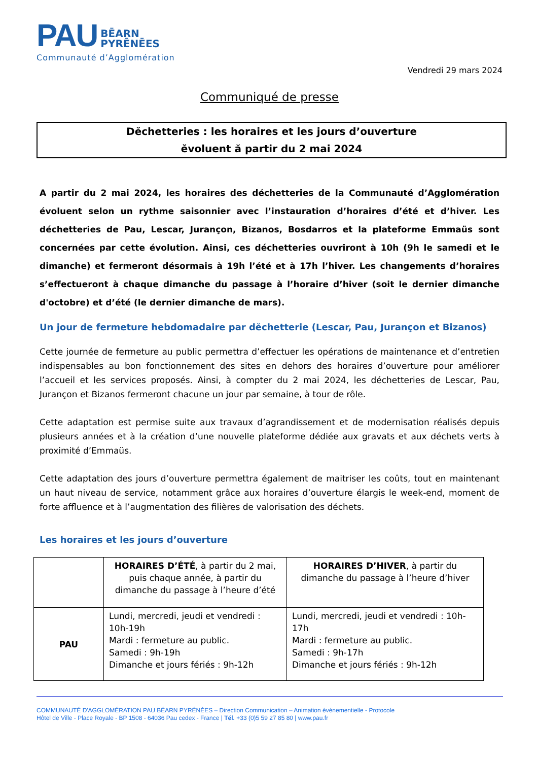PAU BĒARN
PYRĒNĒES
Communauté d’Agglomération
Vendredi 29 mars 2024
Communiqué de presse
Dĕchetteries : les horaires et les jours d’ouverture
ĕvoluent ă partir du 2 mai 2024
A partir du 2 mai 2024, les horaires des déchetteries de la Communauté d’Agglomération évoluent selon un rythme saisonnier avec l’instauration d’horaires d’été et d’hiver. Les déchetteries de Pau, Lescar, Jurançon, Bizanos, Bosdarros et la plateforme Emmaüs sont concernées par cette évolution. Ainsi, ces déchetteries ouvriront à 10h (9h le samedi et le dimanche) et fermeront désormais à 19h l’été et à 17h l’hiver. Les changements d’horaires s’effectueront à chaque dimanche du passage à l’horaire d’hiver (soit le dernier dimanche d'octobre) et d’été (le dernier dimanche de mars).
Un jour de fermeture hebdomadaire par dĕchetterie (Lescar, Pau, Jurançon et Bizanos)
Cette journée de fermeture au public permettra d’effectuer les opérations de maintenance et d’entretien indispensables au bon fonctionnement des sites en dehors des horaires d’ouverture pour améliorer l’accueil et les services proposés. Ainsi, à compter du 2 mai 2024, les déchetteries de Lescar, Pau, Jurançon et Bizanos fermeront chacune un jour par semaine, à tour de rôle.
Cette adaptation est permise suite aux travaux d’agrandissement et de modernisation réalisés depuis plusieurs années et à la création d’une nouvelle plateforme dédiée aux gravats et aux déchets verts à proximité d’Emmaüs.
Cette adaptation des jours d’ouverture permettra également de maitriser les coûts, tout en maintenant un haut niveau de service, notamment grâce aux horaires d’ouverture élargis le week-end, moment de forte affluence et à l’augmentation des filières de valorisation des déchets.
Les horaires et les jours d’ouverture
| | HORAIRES D’ÉTÉ , à partir du 2 mai, puis chaque année, à partir du dimanche du passage à l’heure d’été | HORAIRES D’HIVER , à partir du dimanche du passage à l’heure d’hiver |
| PAU | Lundi, mercredi, jeudi et vendredi : 10h-19h Mardi : fermeture au public. Samedi : 9h-19h Dimanche et jours fériés : 9h-12h | Lundi, mercredi, jeudi et vendredi : 10h-17h Mardi : fermeture au public. Samedi : 9h-17h Dimanche et jours fériés : 9h-12h |
COMMUNAUTÉ D'AGGLOMÉRATION PAU BÉARN PYRÉNÉES – Direction Communication – Animation événementielle - Protocole
Hôtel de Ville - Place Royale - BP 1508 - 64036 Pau cedex - France | Tél. +33 (0)5 59 27 85 80 | www.pau.fr